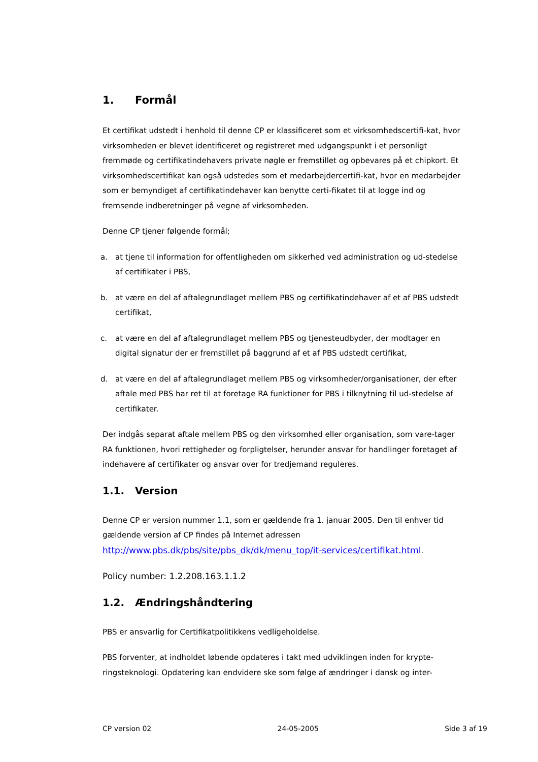1. Formål
Et certifikat udstedt i henhold til denne CP er klassificeret som et virksomhedscertifi-kat, hvor virksomheden er blevet identificeret og registreret med udgangspunkt i et personligt fremmøde og certifikatindehavers private nøgle er fremstillet og opbevares på et chipkort. Et virksomhedscertifikat kan også udstedes som et medarbejdercertifi-kat, hvor en medarbejder som er bemyndiget af certifikatindehaver kan benytte certi-fikatet til at logge ind og fremsende indberetninger på vegne af virksomheden.
Denne CP tjener følgende formål;
a. at tjene til information for offentligheden om sikkerhed ved administration og ud-stedelse af certifikater i PBS,
b. at være en del af aftalegrundlaget mellem PBS og certifikatindehaver af et af PBS udstedt certifikat,
c. at være en del af aftalegrundlaget mellem PBS og tjenesteudbyder, der modtager en digital signatur der er fremstillet på baggrund af et af PBS udstedt certifikat,
d. at være en del af aftalegrundlaget mellem PBS og virksomheder/organisationer, der efter aftale med PBS har ret til at foretage RA funktioner for PBS i tilknytning til ud-stedelse af certifikater.
Der indgås separat aftale mellem PBS og den virksomhed eller organisation, som vare-tager RA funktionen, hvori rettigheder og forpligtelser, herunder ansvar for handlinger foretaget af indehavere af certifikater og ansvar over for tredjemand reguleres.
1.1. Version
Denne CP er version nummer 1.1, som er gældende fra 1. januar 2005. Den til enhver tid gældende version af CP findes på Internet adressen http://www.pbs.dk/pbs/site/pbs_dk/dk/menu_top/it-services/certifikat.html.
Policy number: 1.2.208.163.1.1.2
1.2. Ændringshåndtering
PBS er ansvarlig for Certifikatpolitikkens vedligeholdelse.
PBS forventer, at indholdet løbende opdateres i takt med udviklingen inden for krypte-ringsteknologi. Opdatering kan endvidere ske som følge af ændringer i dansk og inter-
CP version 02 24-05-2005 Side 3 af 19